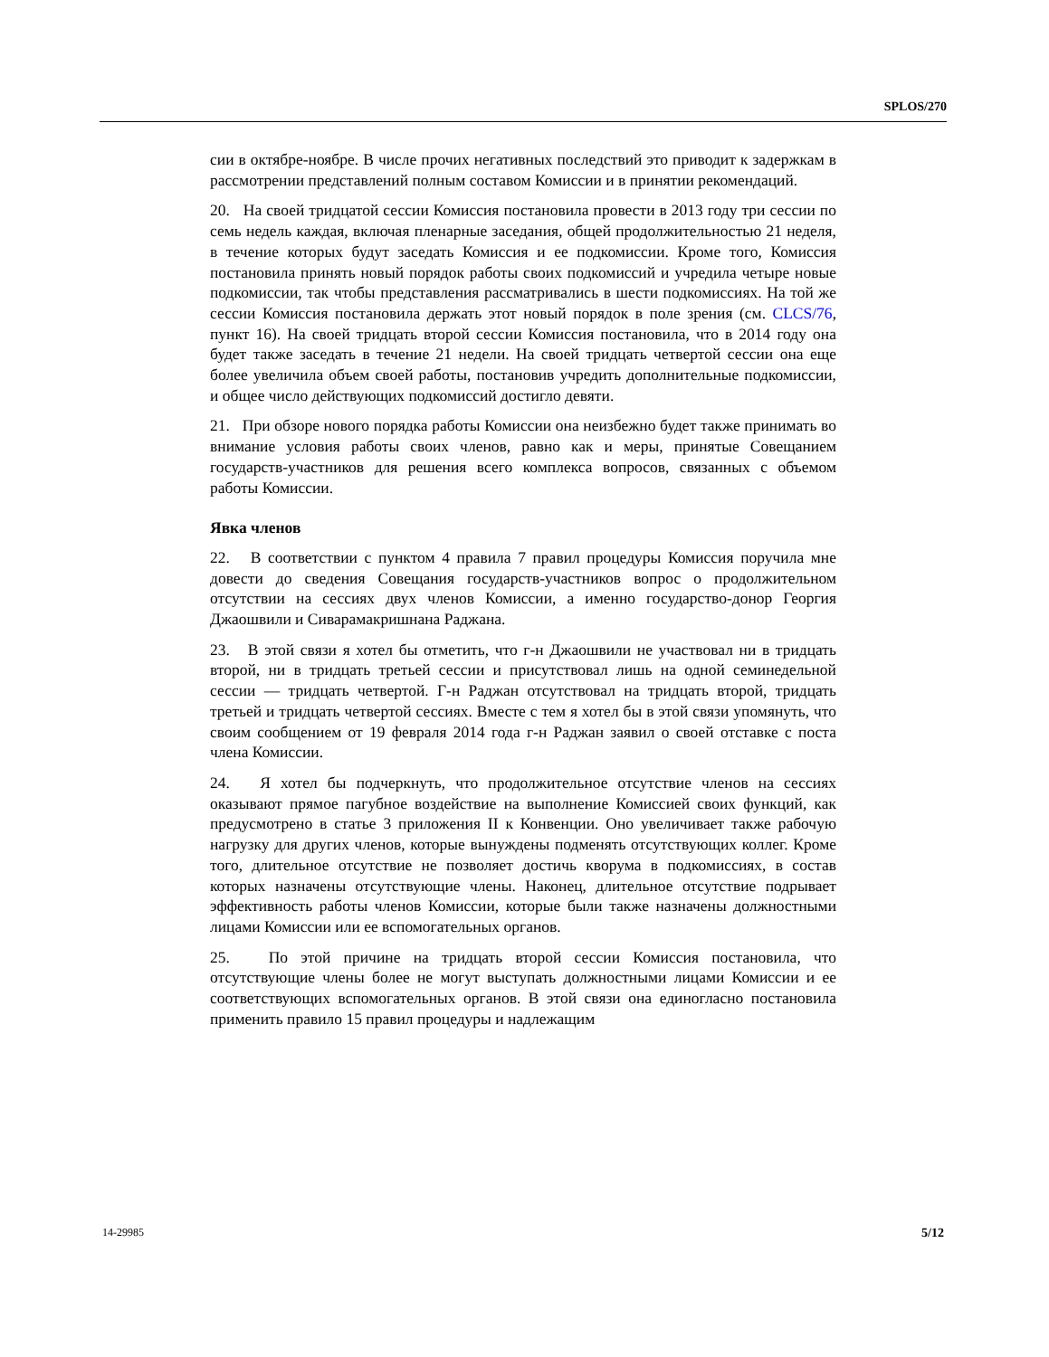SPLOS/270
сии в октябре-ноябре. В числе прочих негативных последствий это приводит к задержкам в рассмотрении представлений полным составом Комиссии и в принятии рекомендаций.
20. На своей тридцатой сессии Комиссия постановила провести в 2013 году три сессии по семь недель каждая, включая пленарные заседания, общей продолжительностью 21 неделя, в течение которых будут заседать Комиссия и ее подкомиссии. Кроме того, Комиссия постановила принять новый порядок работы своих подкомиссий и учредила четыре новые подкомиссии, так чтобы представления рассматривались в шести подкомиссиях. На той же сессии Комиссия постановила держать этот новый порядок в поле зрения (см. CLCS/76, пункт 16). На своей тридцать второй сессии Комиссия постановила, что в 2014 году она будет также заседать в течение 21 недели. На своей тридцать четвертой сессии она еще более увеличила объем своей работы, постановив учредить дополнительные подкомиссии, и общее число действующих подкомиссий достигло девяти.
21. При обзоре нового порядка работы Комиссии она неизбежно будет также принимать во внимание условия работы своих членов, равно как и меры, принятые Совещанием государств-участников для решения всего комплекса вопросов, связанных с объемом работы Комиссии.
Явка членов
22. В соответствии с пунктом 4 правила 7 правил процедуры Комиссия поручила мне довести до сведения Совещания государств-участников вопрос о продолжительном отсутствии на сессиях двух членов Комиссии, а именно государство-донор Георгия Джаошвили и Сиварамакришнана Раджана.
23. В этой связи я хотел бы отметить, что г-н Джаошвили не участвовал ни в тридцать второй, ни в тридцать третьей сессии и присутствовал лишь на одной семинедельной сессии — тридцать четвертой. Г-н Раджан отсутствовал на тридцать второй, тридцать третьей и тридцать четвертой сессиях. Вместе с тем я хотел бы в этой связи упомянуть, что своим сообщением от 19 февраля 2014 года г-н Раджан заявил о своей отставке с поста члена Комиссии.
24. Я хотел бы подчеркнуть, что продолжительное отсутствие членов на сессиях оказывают прямое пагубное воздействие на выполнение Комиссией своих функций, как предусмотрено в статье 3 приложения II к Конвенции. Оно увеличивает также рабочую нагрузку для других членов, которые вынуждены подменять отсутствующих коллег. Кроме того, длительное отсутствие не позволяет достичь кворума в подкомиссиях, в состав которых назначены отсутствующие члены. Наконец, длительное отсутствие подрывает эффективность работы членов Комиссии, которые были также назначены должностными лицами Комиссии или ее вспомогательных органов.
25. По этой причине на тридцать второй сессии Комиссия постановила, что отсутствующие члены более не могут выступать должностными лицами Комиссии и ее соответствующих вспомогательных органов. В этой связи она единогласно постановила применить правило 15 правил процедуры и надлежащим
14-29985 5/12